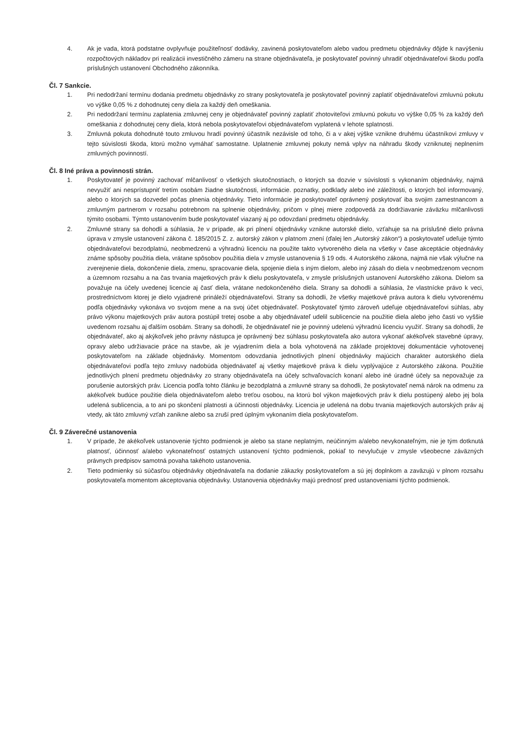4. Ak je vada, ktorá podstatne ovplyvňuje použiteľnosť dodávky, zavinená poskytovateľom alebo vadou predmetu objednávky dôjde k navýšeniu rozpočtových nákladov pri realizácii investičného zámeru na strane objednávateľa, je poskytovateľ povinný uhradiť objednávateľovi škodu podľa príslušných ustanovení Obchodného zákonníka.
Čl. 7 Sankcie.
1. Pri nedodržaní termínu dodania predmetu objednávky zo strany poskytovateľa je poskytovateľ povinný zaplatiť objednávateľovi zmluvnú pokutu vo výške 0,05 % z dohodnutej ceny diela za každý deň omeškania.
2. Pri nedodržaní termínu zaplatenia zmluvnej ceny je objednávateľ povinný zaplatiť zhotoviteľovi zmluvnú pokutu vo výške 0,05 % za každý deň omeškania z dohodnutej ceny diela, ktorá nebola poskytovateľovi objednávateľom vyplatená v lehote splatnosti.
3. Zmluvná pokuta dohodnuté touto zmluvou hradí povinný účastník nezávisle od toho, či a v akej výške vznikne druhému účastníkovi zmluvy v tejto súvislosti škoda, ktorú možno vymáhať samostatne. Uplatnenie zmluvnej pokuty nemá vplyv na náhradu škody vzniknutej neplnením zmluvných povinností.
Čl. 8 Iné práva a povinnosti strán.
1. Poskytovateľ je povinný zachovať mlčanlivosť o všetkých skutočnostiach, o ktorých sa dozvie v súvislosti s vykonaním objednávky, najmä nevyužiť ani nesprístupniť tretím osobám žiadne skutočnosti, informácie. poznatky, podklady alebo iné záležitosti, o ktorých bol informovaný, alebo o ktorých sa dozvedel počas plnenia objednávky. Tieto informácie je poskytovateľ oprávnený poskytovať iba svojim zamestnancom a zmluvným partnerom v rozsahu potrebnom na splnenie objednávky, pričom v plnej miere zodpovedá za dodržiavanie záväzku mlčanlivosti týmito osobami. Týmto ustanovením bude poskytovateľ viazaný aj po odovzdaní predmetu objednávky.
2. Zmluvné strany sa dohodli a súhlasia, že v prípade, ak pri plnení objednávky vznikne autorské dielo, vzťahuje sa na príslušné dielo právna úprava v zmysle ustanovení zákona č. 185/2015 Z. z. autorský zákon v platnom znení (ďalej len „Autorský zákon“) a poskytovateľ udeľuje týmto objednávateľovi bezodplatnú, neobmedzenú a výhradnú licenciu na použite takto vytvoreného diela na všetky v čase akceptácie objednávky známe spôsoby použitia diela, vrátane spôsobov použitia diela v zmysle ustanovenia § 19 ods. 4 Autorského zákona, najmä nie však výlučne na zverejnenie diela, dokončenie diela, zmenu, spracovanie diela, spojenie diela s iným dielom, alebo iný zásah do diela v neobmedzenom vecnom a územnom rozsahu a na čas trvania majetkových práv k dielu poskytovateľa, v zmysle príslušných ustanovení Autorského zákona. Dielom sa považuje na účely uvedenej licencie aj časť diela, vrátane nedokončeného diela. Strany sa dohodli a súhlasia, že vlastnícke právo k veci, prostredníctvom ktorej je dielo vyjadrené prináleží objednávateľovi. Strany sa dohodli, že všetky majetkové práva autora k dielu vytvorenému podľa objednávky vykonáva vo svojom mene a na svoj účet objednávateľ. Poskytovateľ týmto zároveň udeľuje objednávateľovi súhlas, aby právo výkonu majetkových práv autora postúpil tretej osobe a aby objednávateľ udelil sublicencie na použitie diela alebo jeho časti vo vyššie uvedenom rozsahu aj ďalším osobám. Strany sa dohodli, že objednávateľ nie je povinný udelenú výhradnú licenciu využiť. Strany sa dohodli, že objednávateľ, ako aj akýkoľvek jeho právny nástupca je oprávnený bez súhlasu poskytovateľa ako autora vykonať akékoľvek stavebné úpravy, opravy alebo udržiavacie práce na stavbe, ak je vyjadrením diela a bola vyhotovená na základe projektovej dokumentácie vyhotovenej poskytovateľom na základe objednávky. Momentom odovzdania jednotlivých plnení objednávky majúcich charakter autorského diela objednávateľovi podľa tejto zmluvy nadobúda objednávateľ aj všetky majetkové práva k dielu vyplývajúce z Autorského zákona. Použitie jednotlivých plnení predmetu objednávky zo strany objednávateľa na účely schvaľovacích konaní alebo iné úradné účely sa nepovažuje za porušenie autorských práv. Licencia podľa tohto článku je bezodplatná a zmluvné strany sa dohodli, že poskytovateľ nemá nárok na odmenu za akékoľvek budúce použitie diela objednávateľom alebo treťou osobou, na ktorú bol výkon majetkových práv k dielu postúpený alebo jej bola udelená sublicencia, a to ani po skončení platnosti a účinnosti objednávky. Licencia je udelená na dobu trvania majetkových autorských práv aj vtedy, ak táto zmluvný vzťah zanikne alebo sa zruší pred úplným vykonaním diela poskytovateľom.
Čl. 9 Záverečné ustanovenia
1. V prípade, že akékoľvek ustanovenie týchto podmienok je alebo sa stane neplatným, neúčinným a/alebo nevykonateľným, nie je tým dotknutá platnosť, účinnosť a/alebo vykonateľnosť ostatných ustanovení týchto podmienok, pokiaľ to nevylučuje v zmysle všeobecne záväzných právnych predpisov samotná povaha takéhoto ustanovenia.
2. Tieto podmienky sú súčasťou objednávky objednávateľa na dodanie zákazky poskytovateľom a sú jej doplnkom a zaväzujú v plnom rozsahu poskytovateľa momentom akceptovania objednávky. Ustanovenia objednávky majú prednosť pred ustanoveniami týchto podmienok.